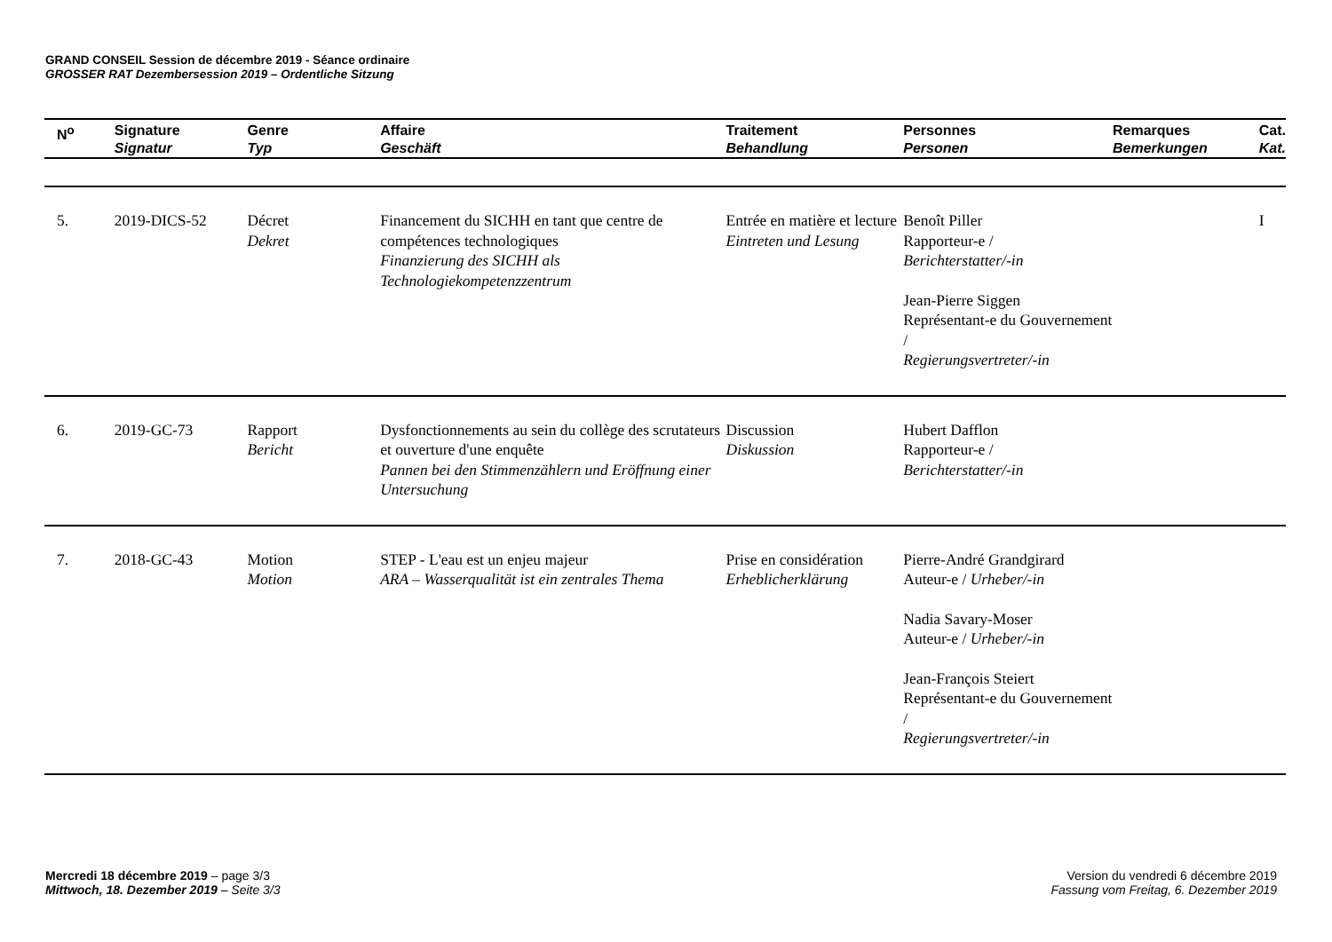GRAND CONSEIL Session de décembre 2019 - Séance ordinaire
GROSSER RAT Dezembersession 2019 – Ordentliche Sitzung
| N<sup>o</sup> | Signature Signatur | Genre Typ | Affaire Geschäft | Traitement Behandlung | Personnes Personen | Remarques Bemerkungen | Cat. Kat. |
| --- | --- | --- | --- | --- | --- | --- | --- |
| 5. | 2019-DICS-52 | Décret Dekret | Financement du SICHH en tant que centre de compétences technologiques Finanzierung des SICHH als Technologiekompetenzzentrum | Entrée en matière et lecture Eintreten und Lesung | Benoît Piller Rapporteur-e / Berichterstatter/-in Jean-Pierre Siggen Représentant-e du Gouvernement / Regierungsvertreter/-in | | I |
| 6. | 2019-GC-73 | Rapport Bericht | Dysfonctionnements au sein du collège des scrutateurs et ouverture d'une enquête Pannen bei den Stimmenzählern und Eröffnung einer Untersuchung | Discussion Diskussion | Hubert Dafflon Rapporteur-e / Berichterstatter/-in | | |
| 7. | 2018-GC-43 | Motion Motion | STEP - L'eau est un enjeu majeur ARA – Wasserqualität ist ein zentrales Thema | Prise en considération Erheblicherklärung | Pierre-André Grandgirard Auteur-e / Urheber/-in Nadia Savary-Moser Auteur-e / Urheber/-in Jean-François Steiert Représentant-e du Gouvernement / Regierungsvertreter/-in | | |
Mercredi 18 décembre 2019 – page 3/3
Mittwoch, 18. Dezember 2019 – Seite 3/3
Version du vendredi 6 décembre 2019
Fassung vom Freitag, 6. Dezember 2019